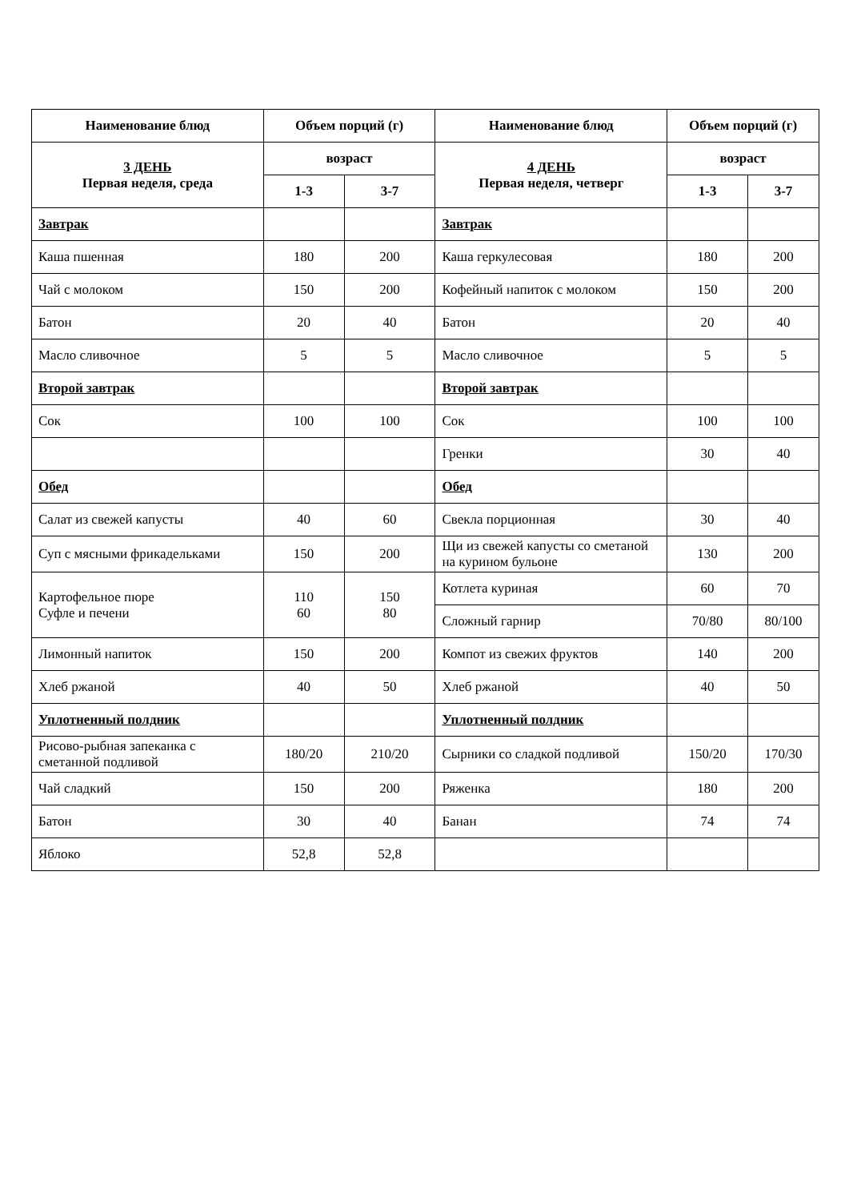| Наименование блюд | Объем порций (г) | | Наименование блюд | Объем порций (г) | |
| --- | --- | --- | --- | --- | --- |
| 3 ДЕНЬ Первая неделя, среда | возраст | | 4 ДЕНЬ Первая неделя, четверг | возраст | |
| | 1-3 | 3-7 | | 1-3 | 3-7 |
| Завтрак | | | Завтрак | | |
| Каша пшенная | 180 | 200 | Каша геркулесовая | 180 | 200 |
| Чай с молоком | 150 | 200 | Кофейный напиток с молоком | 150 | 200 |
| Батон | 20 | 40 | Батон | 20 | 40 |
| Масло сливочное | 5 | 5 | Масло сливочное | 5 | 5 |
| Второй завтрак | | | Второй завтрак | | |
| Сок | 100 | 100 | Сок | 100 | 100 |
| | | | Гренки | 30 | 40 |
| Обед | | | Обед | | |
| Салат из свежей капусты | 40 | 60 | Свекла порционная | 30 | 40 |
| Суп с мясными фрикадельками | 150 | 200 | Щи из свежей капусты со сметаной на курином бульоне | 130 | 200 |
| Картофельное пюре Суфле и печени | 110 60 | 150 80 | Котлета куриная | 60 | 70 |
| | | | Сложный гарнир | 70/80 | 80/100 |
| Лимонный напиток | 150 | 200 | Компот из свежих фруктов | 140 | 200 |
| Хлеб ржаной | 40 | 50 | Хлеб ржаной | 40 | 50 |
| Уплотненный полдник | | | Уплотненный полдник | | |
| Рисово-рыбная запеканка с сметанной подливой | 180/20 | 210/20 | Сырники со сладкой подливой | 150/20 | 170/30 |
| Чай сладкий | 150 | 200 | Ряженка | 180 | 200 |
| Батон | 30 | 40 | Банан | 74 | 74 |
| Яблоко | 52,8 | 52,8 | | | |